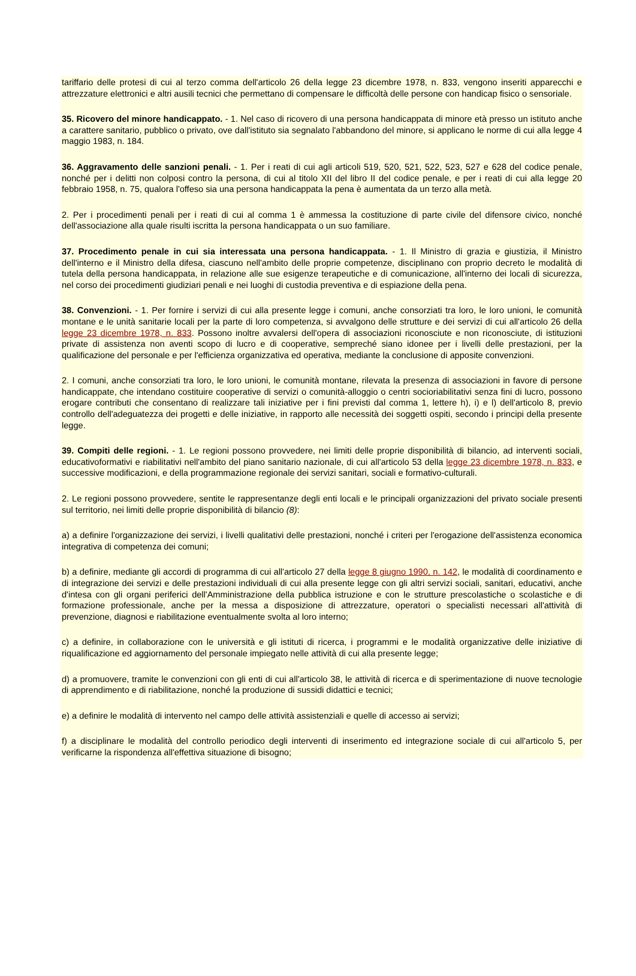tariffario delle protesi di cui al terzo comma dell'articolo 26 della legge 23 dicembre 1978, n. 833, vengono inseriti apparecchi e attrezzature elettronici e altri ausili tecnici che permettano di compensare le difficoltà delle persone con handicap fisico o sensoriale.
35. Ricovero del minore handicappato. - 1. Nel caso di ricovero di una persona handicappata di minore età presso un istituto anche a carattere sanitario, pubblico o privato, ove dall'istituto sia segnalato l'abbandono del minore, si applicano le norme di cui alla legge 4 maggio 1983, n. 184.
36. Aggravamento delle sanzioni penali. - 1. Per i reati di cui agli articoli 519, 520, 521, 522, 523, 527 e 628 del codice penale, nonché per i delitti non colposi contro la persona, di cui al titolo XII del libro II del codice penale, e per i reati di cui alla legge 20 febbraio 1958, n. 75, qualora l'offeso sia una persona handicappata la pena è aumentata da un terzo alla metà.
2. Per i procedimenti penali per i reati di cui al comma 1 è ammessa la costituzione di parte civile del difensore civico, nonché dell'associazione alla quale risulti iscritta la persona handicappata o un suo familiare.
37. Procedimento penale in cui sia interessata una persona handicappata. - 1. Il Ministro di grazia e giustizia, il Ministro dell'interno e il Ministro della difesa, ciascuno nell'ambito delle proprie competenze, disciplinano con proprio decreto le modalità di tutela della persona handicappata, in relazione alle sue esigenze terapeutiche e di comunicazione, all'interno dei locali di sicurezza, nel corso dei procedimenti giudiziari penali e nei luoghi di custodia preventiva e di espiazione della pena.
38. Convenzioni. - 1. Per fornire i servizi di cui alla presente legge i comuni, anche consorziati tra loro, le loro unioni, le comunità montane e le unità sanitarie locali per la parte di loro competenza, si avvalgono delle strutture e dei servizi di cui all'articolo 26 della legge 23 dicembre 1978, n. 833. Possono inoltre avvalersi dell'opera di associazioni riconosciute e non riconosciute, di istituzioni private di assistenza non aventi scopo di lucro e di cooperative, sempreché siano idonee per i livelli delle prestazioni, per la qualificazione del personale e per l'efficienza organizzativa ed operativa, mediante la conclusione di apposite convenzioni.
2. I comuni, anche consorziati tra loro, le loro unioni, le comunità montane, rilevata la presenza di associazioni in favore di persone handicappate, che intendano costituire cooperative di servizi o comunità-alloggio o centri socioriabilitativi senza fini di lucro, possono erogare contributi che consentano di realizzare tali iniziative per i fini previsti dal comma 1, lettere h), i) e l) dell'articolo 8, previo controllo dell'adeguatezza dei progetti e delle iniziative, in rapporto alle necessità dei soggetti ospiti, secondo i principi della presente legge.
39. Compiti delle regioni. - 1. Le regioni possono provvedere, nei limiti delle proprie disponibilità di bilancio, ad interventi sociali, educativoformativi e riabilitativi nell'ambito del piano sanitario nazionale, di cui all'articolo 53 della legge 23 dicembre 1978, n. 833, e successive modificazioni, e della programmazione regionale dei servizi sanitari, sociali e formativo-culturali.
2. Le regioni possono provvedere, sentite le rappresentanze degli enti locali e le principali organizzazioni del privato sociale presenti sul territorio, nei limiti delle proprie disponibilità di bilancio (8):
a) a definire l'organizzazione dei servizi, i livelli qualitativi delle prestazioni, nonché i criteri per l'erogazione dell'assistenza economica integrativa di competenza dei comuni;
b) a definire, mediante gli accordi di programma di cui all'articolo 27 della legge 8 giugno 1990, n. 142, le modalità di coordinamento e di integrazione dei servizi e delle prestazioni individuali di cui alla presente legge con gli altri servizi sociali, sanitari, educativi, anche d'intesa con gli organi periferici dell'Amministrazione della pubblica istruzione e con le strutture prescolastiche o scolastiche e di formazione professionale, anche per la messa a disposizione di attrezzature, operatori o specialisti necessari all'attività di prevenzione, diagnosi e riabilitazione eventualmente svolta al loro interno;
c) a definire, in collaborazione con le università e gli istituti di ricerca, i programmi e le modalità organizzative delle iniziative di riqualificazione ed aggiornamento del personale impiegato nelle attività di cui alla presente legge;
d) a promuovere, tramite le convenzioni con gli enti di cui all'articolo 38, le attività di ricerca e di sperimentazione di nuove tecnologie di apprendimento e di riabilitazione, nonché la produzione di sussidi didattici e tecnici;
e) a definire le modalità di intervento nel campo delle attività assistenziali e quelle di accesso ai servizi;
f) a disciplinare le modalità del controllo periodico degli interventi di inserimento ed integrazione sociale di cui all'articolo 5, per verificarne la rispondenza all'effettiva situazione di bisogno;